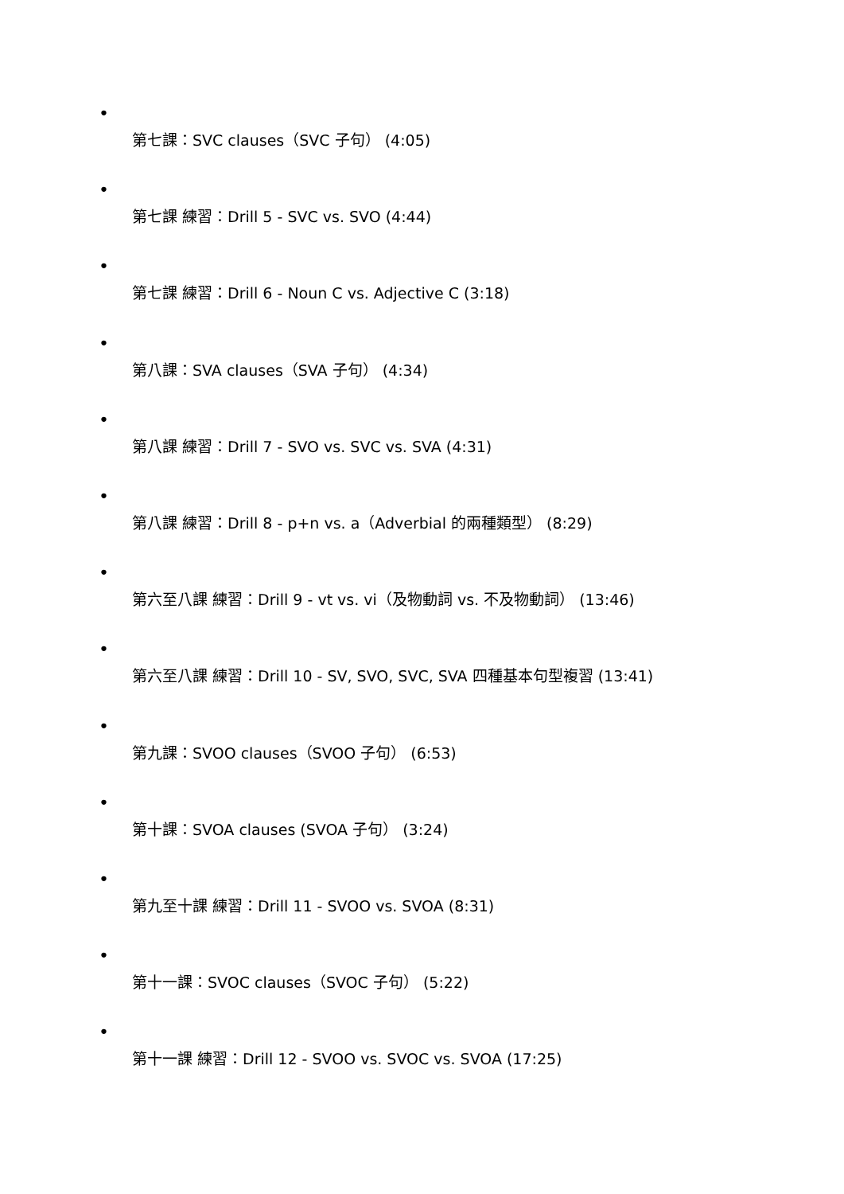•
第七課：SVC clauses（SVC 子句） (4:05)
•
第七課 練習：Drill 5 - SVC vs. SVO (4:44)
•
第七課 練習：Drill 6 - Noun C vs. Adjective C (3:18)
•
第八課：SVA clauses（SVA 子句） (4:34)
•
第八課 練習：Drill 7 - SVO vs. SVC vs. SVA (4:31)
•
第八課 練習：Drill 8 - p+n vs. a（Adverbial 的兩種類型） (8:29)
•
第六至八課 練習：Drill 9 - vt vs. vi（及物動詞 vs. 不及物動詞） (13:46)
•
第六至八課 練習：Drill 10 - SV, SVO, SVC, SVA 四種基本句型複習 (13:41)
•
第九課：SVOO clauses（SVOO 子句） (6:53)
•
第十課：SVOA clauses (SVOA 子句） (3:24)
•
第九至十課 練習：Drill 11 - SVOO vs. SVOA (8:31)
•
第十一課：SVOC clauses（SVOC 子句） (5:22)
•
第十一課 練習：Drill 12 - SVOO vs. SVOC vs. SVOA (17:25)